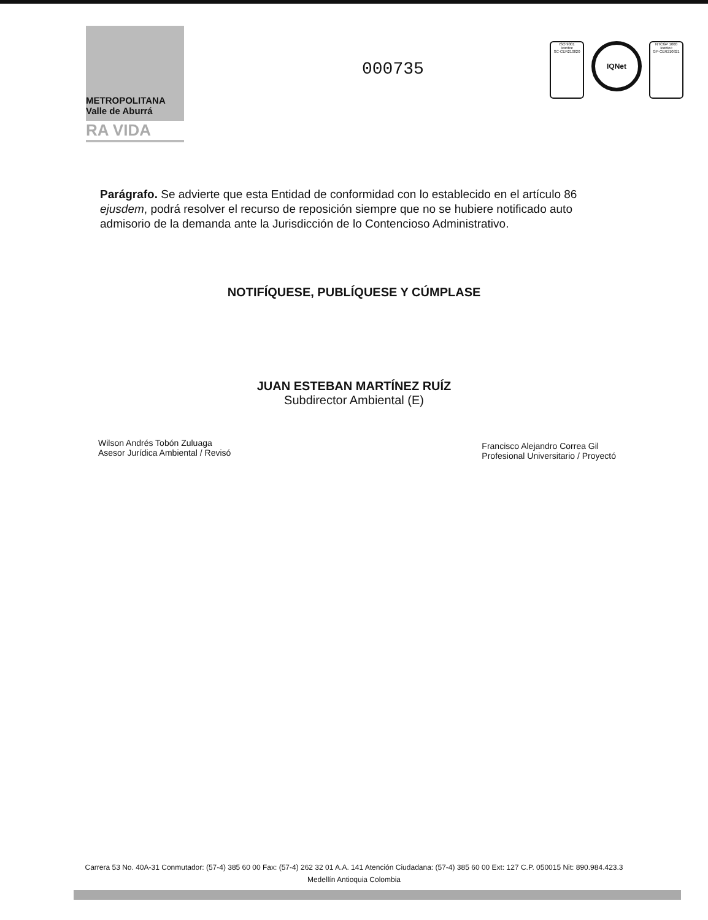METROPOLITANA
Valle de Aburrá
RA VIDA
000735
ISO 9001
Icontec
SC-CER210820
IQNet
NTCGP 1000
Icontec
GP-CER210821
Parágrafo. Se advierte que esta Entidad de conformidad con lo establecido en el artículo 86 ejusdem, podrá resolver el recurso de reposición siempre que no se hubiere notificado auto admisorio de la demanda ante la Jurisdicción de lo Contencioso Administrativo.
NOTIFÍQUESE, PUBLÍQUESE Y CÚMPLASE
JUAN ESTEBAN MARTÍNEZ RUÍZ
Subdirector Ambiental (E)
Wilson Andrés Tobón Zuluaga
Asesor Jurídica Ambiental / Revisó
Francisco Alejandro Correa Gil
Profesional Universitario / Proyectó
Carrera 53 No. 40A-31 Conmutador: (57-4) 385 60 00 Fax: (57-4) 262 32 01 A.A. 141 Atención Ciudadana: (57-4) 385 60 00 Ext: 127 C.P. 050015 Nit: 890.984.423.3
Medellín Antioquia Colombia